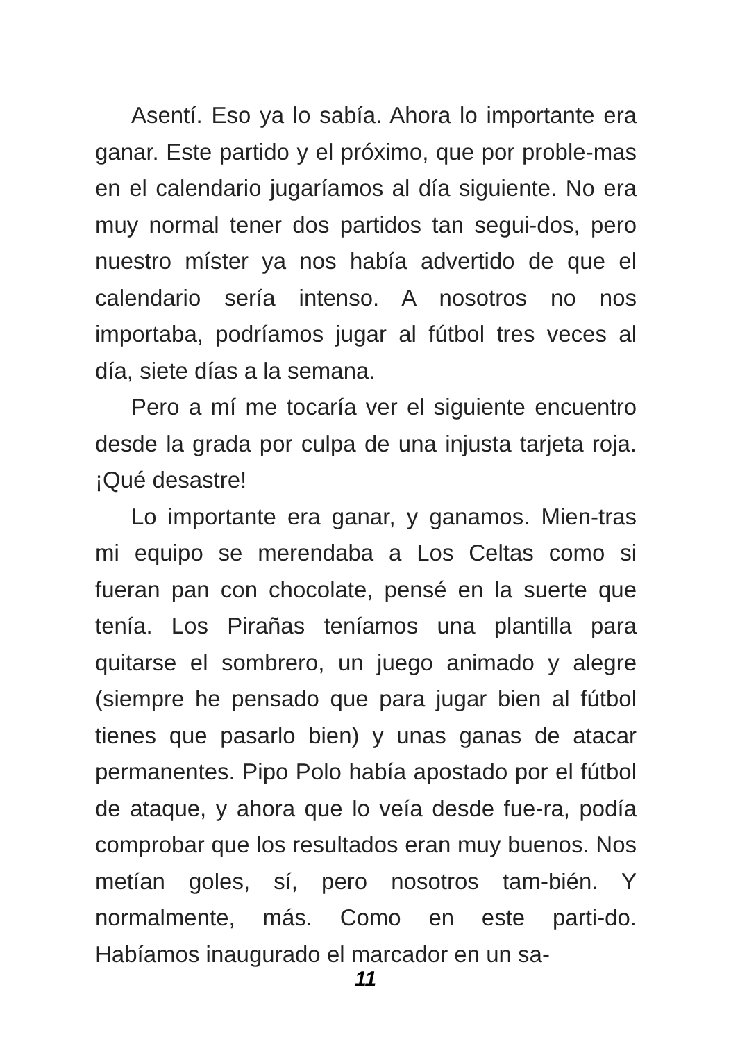Asentí. Eso ya lo sabía. Ahora lo importante era ganar. Este partido y el próximo, que por proble-mas en el calendario jugaríamos al día siguiente. No era muy normal tener dos partidos tan segui-dos, pero nuestro míster ya nos había advertido de que el calendario sería intenso. A nosotros no nos importaba, podríamos jugar al fútbol tres veces al día, siete días a la semana.
Pero a mí me tocaría ver el siguiente encuentro desde la grada por culpa de una injusta tarjeta roja. ¡Qué desastre!
Lo importante era ganar, y ganamos. Mien-tras mi equipo se merendaba a Los Celtas como si fueran pan con chocolate, pensé en la suerte que tenía. Los Pirañas teníamos una plantilla para quitarse el sombrero, un juego animado y alegre (siempre he pensado que para jugar bien al fútbol tienes que pasarlo bien) y unas ganas de atacar permanentes. Pipo Polo había apostado por el fútbol de ataque, y ahora que lo veía desde fue-ra, podía comprobar que los resultados eran muy buenos. Nos metían goles, sí, pero nosotros tam-bién. Y normalmente, más. Como en este parti-do. Habíamos inaugurado el marcador en un sa-
11